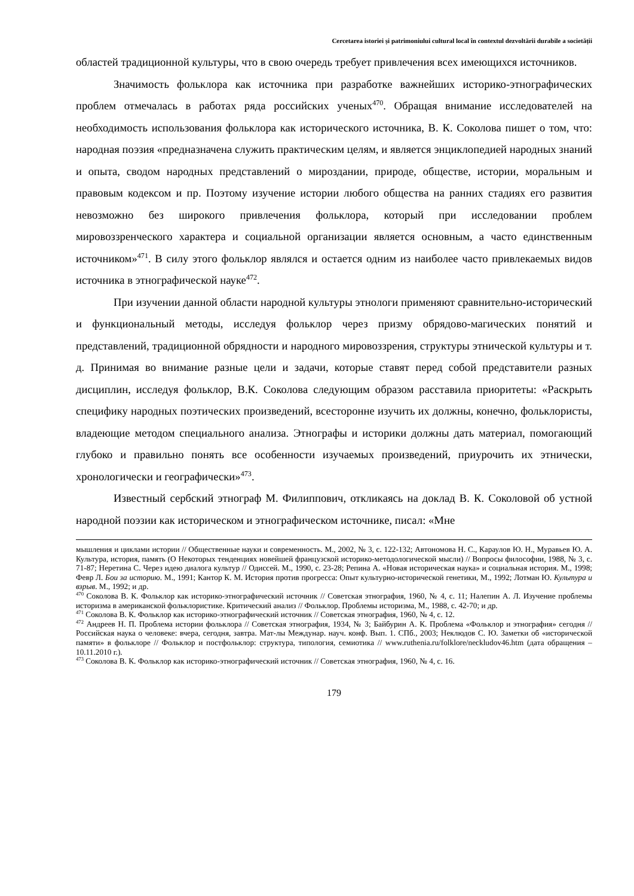Cercetarea istoriei și patrimoniului cultural local în contextul dezvoltării durabile a societății
областей традиционной культуры, что в свою очередь требует привлечения всех имеющихся источников.
Значимость фольклора как источника при разработке важнейших историко-этнографических проблем отмечалась в работах ряда российских ученых<sup>470</sup>. Обращая внимание исследователей на необходимость использования фольклора как исторического источника, В. К. Соколова пишет о том, что: народная поэзия «предназначена служить практическим целям, и является энциклопедией народных знаний и опыта, сводом народных представлений о мироздании, природе, обществе, истории, моральным и правовым кодексом и пр. Поэтому изучение истории любого общества на ранних стадиях его развития невозможно без широкого привлечения фольклора, который при исследовании проблем мировоззренческого характера и социальной организации является основным, а часто единственным источником»<sup>471</sup>. В силу этого фольклор являлся и остается одним из наиболее часто привлекаемых видов источника в этнографической науке<sup>472</sup>.
При изучении данной области народной культуры этнологи применяют сравнительно-исторический и функциональный методы, исследуя фольклор через призму обрядово-магических понятий и представлений, традиционной обрядности и народного мировоззрения, структуры этнической культуры и т. д. Принимая во внимание разные цели и задачи, которые ставят перед собой представители разных дисциплин, исследуя фольклор, В.К. Соколова следующим образом расставила приоритеты: «Раскрыть специфику народных поэтических произведений, всесторонне изучить их должны, конечно, фольклористы, владеющие методом специального анализа. Этнографы и историки должны дать материал, помогающий глубоко и правильно понять все особенности изучаемых произведений, приурочить их этнически, хронологически и географически»<sup>473</sup>.
Известный сербский этнограф М. Филиппович, откликаясь на доклад В. К. Соколовой об устной народной поэзии как историческом и этнографическом источнике, писал: «Мне
мышления и циклами истории // Общественные науки и современность. М., 2002, № 3, с. 122-132; Автономова Н. С., Караулов Ю. Н., Муравьев Ю. А. Культура, история, память (О Некоторых тенденциях новейшей французской историко-методологической мысли) // Вопросы философии, 1988, № 3, с. 71-87; Неретина С. Через идею диалога культур // Одиссей. М., 1990, с. 23-28; Репина А. «Новая историческая наука» и социальная история. М., 1998; Февр Л. Бои за историю. М., 1991; Кантор К. М. История против прогресса: Опыт культурно-исторической генетики, М., 1992; Лотман Ю. Культура и взрыв. М., 1992; и др.
<sup>470</sup> Соколова В. К. Фольклор как историко-этнографический источник // Советская этнография, 1960, № 4, с. 11; Налепин А. Л. Изучение проблемы историзма в американской фольклористике. Критический анализ // Фольклор. Проблемы историзма, М., 1988, с. 42-70; и др.
<sup>471</sup> Соколова В. К. Фольклор как историко-этнографический источник // Советская этнография, 1960, № 4, с. 12.
<sup>472</sup> Андреев Н. П. Проблема истории фольклора // Советская этнография, 1934, № 3; Байбурин А. К. Проблема «Фольклор и этнография» сегодня // Российская наука о человеке: вчера, сегодня, завтра. Мат-лы Междунар. науч. конф. Вып. 1. СПб., 2003; Неклюдов С. Ю. Заметки об «исторической памяти» в фольклоре // Фольклор и постфольклор: структура, типология, семиотика // www.ruthenia.ru/folklore/neckludov46.htm (дата обращения – 10.11.2010 г.).
<sup>473</sup> Соколова В. К. Фольклор как историко-этнографический источник // Советская этнография, 1960, № 4, с. 16.
179